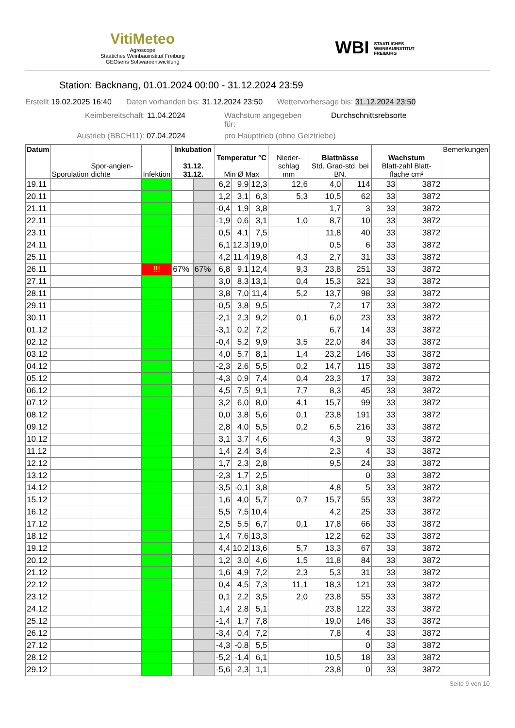VitiMeteo
Agroscope
Staatiches Weinbauinstitut Freiburg
GEOsens Softwareentwicklung
WBI STAATLICHES
WEINBAUINSTITUT
FREIBURG
Station: Backnang, 01.01.2024 00:00 - 31.12.2024 23:59
Erstellt 19.02.2025 16:40 Daten vorhanden bis: 31.12.2024 23:50 Wettervorhersage bis: 31.12.2024 23:50
Keimbereitschaft: 11.04.2024 Wachstum angegeben für: Durchschnittsrebsorte Austrieb (BBCH11): 07.04.2024 pro Haupttrieb (ohne Geiztriebe)
| Datum | Sporulation | Spor-angien-dichte | Infektion | Inkubation 31.12. 31.12. | | Temperatur °C Min Ø Max | | | Nieder-schlag mm | Blattnässe Std. Grad-std. bei BN. | | Wachstum Blatt-zahl Blatt-fläche cm² | | Bemerkungen |
| --- | --- | --- | --- | --- | --- | --- | --- | --- | --- | --- | --- | --- | --- | --- |
| 19.11 | | | | | | 6,2 | 9,9 | 12,3 | 12,6 | 4,0 | 114 | 33 | 3872 | |
| 20.11 | | | | | | 1,2 | 3,1 | 6,3 | 5,3 | 10,5 | 62 | 33 | 3872 | |
| 21.11 | | | | | | -0,4 | 1,9 | 3,8 | | 1,7 | 3 | 33 | 3872 | |
| 22.11 | | | | | | -1,9 | 0,6 | 3,1 | 1,0 | 8,7 | 10 | 33 | 3872 | |
| 23.11 | | | | | | 0,5 | 4,1 | 7,5 | | 11,8 | 40 | 33 | 3872 | |
| 24.11 | | | | | | 6,1 | 12,3 | 19,0 | | 0,5 | 6 | 33 | 3872 | |
| 25.11 | | | | | | 4,2 | 11,4 | 19,8 | 4,3 | 2,7 | 31 | 33 | 3872 | |
| 26.11 | | | !!! | 67% | 67% | 6,8 | 9,1 | 12,4 | 9,3 | 23,8 | 251 | 33 | 3872 | |
| 27.11 | | | | | | 3,0 | 8,3 | 13,1 | 0,4 | 15,3 | 321 | 33 | 3872 | |
| 28.11 | | | | | | 3,8 | 7,0 | 11,4 | 5,2 | 13,7 | 98 | 33 | 3872 | |
| 29.11 | | | | | | -0,5 | 3,8 | 9,5 | | 7,2 | 17 | 33 | 3872 | |
| 30.11 | | | | | | -2,1 | 2,3 | 9,2 | 0,1 | 6,0 | 23 | 33 | 3872 | |
| 01.12 | | | | | | -3,1 | 0,2 | 7,2 | | 6,7 | 14 | 33 | 3872 | |
| 02.12 | | | | | | -0,4 | 5,2 | 9,9 | 3,5 | 22,0 | 84 | 33 | 3872 | |
| 03.12 | | | | | | 4,0 | 5,7 | 8,1 | 1,4 | 23,2 | 146 | 33 | 3872 | |
| 04.12 | | | | | | -2,3 | 2,6 | 5,5 | 0,2 | 14,7 | 115 | 33 | 3872 | |
| 05.12 | | | | | | -4,3 | 0,9 | 7,4 | 0,4 | 23,3 | 17 | 33 | 3872 | |
| 06.12 | | | | | | 4,5 | 7,5 | 9,1 | 7,7 | 8,3 | 45 | 33 | 3872 | |
| 07.12 | | | | | | 3,2 | 6,0 | 8,0 | 4,1 | 15,7 | 99 | 33 | 3872 | |
| 08.12 | | | | | | 0,0 | 3,8 | 5,6 | 0,1 | 23,8 | 191 | 33 | 3872 | |
| 09.12 | | | | | | 2,8 | 4,0 | 5,5 | 0,2 | 6,5 | 216 | 33 | 3872 | |
| 10.12 | | | | | | 3,1 | 3,7 | 4,6 | | 4,3 | 9 | 33 | 3872 | |
| 11.12 | | | | | | 1,4 | 2,4 | 3,4 | | 2,3 | 4 | 33 | 3872 | |
| 12.12 | | | | | | 1,7 | 2,3 | 2,8 | | 9,5 | 24 | 33 | 3872 | |
| 13.12 | | | | | | -2,3 | 1,7 | 2,5 | | | 0 | 33 | 3872 | |
| 14.12 | | | | | | -3,5 | -0,1 | 3,8 | | 4,8 | 5 | 33 | 3872 | |
| 15.12 | | | | | | 1,6 | 4,0 | 5,7 | 0,7 | 15,7 | 55 | 33 | 3872 | |
| 16.12 | | | | | | 5,5 | 7,5 | 10,4 | | 4,2 | 25 | 33 | 3872 | |
| 17.12 | | | | | | 2,5 | 5,5 | 6,7 | 0,1 | 17,8 | 66 | 33 | 3872 | |
| 18.12 | | | | | | 1,4 | 7,6 | 13,3 | | 12,2 | 62 | 33 | 3872 | |
| 19.12 | | | | | | 4,4 | 10,2 | 13,6 | 5,7 | 13,3 | 67 | 33 | 3872 | |
| 20.12 | | | | | | 1,2 | 3,0 | 4,6 | 1,5 | 11,8 | 84 | 33 | 3872 | |
| 21.12 | | | | | | 1,6 | 4,9 | 7,2 | 2,3 | 5,3 | 31 | 33 | 3872 | |
| 22.12 | | | | | | 0,4 | 4,5 | 7,3 | 11,1 | 18,3 | 121 | 33 | 3872 | |
| 23.12 | | | | | | 0,1 | 2,2 | 3,5 | 2,0 | 23,8 | 55 | 33 | 3872 | |
| 24.12 | | | | | | 1,4 | 2,8 | 5,1 | | 23,8 | 122 | 33 | 3872 | |
| 25.12 | | | | | | -1,4 | 1,7 | 7,8 | | 19,0 | 146 | 33 | 3872 | |
| 26.12 | | | | | | -3,4 | 0,4 | 7,2 | | 7,8 | 4 | 33 | 3872 | |
| 27.12 | | | | | | -4,3 | -0,8 | 5,5 | | | 0 | 33 | 3872 | |
| 28.12 | | | | | | -5,2 | -1,4 | 6,1 | | 10,5 | 18 | 33 | 3872 | |
| 29.12 | | | | | | -5,6 | -2,3 | 1,1 | | 23,8 | 0 | 33 | 3872 | |
Seite 9 von 10